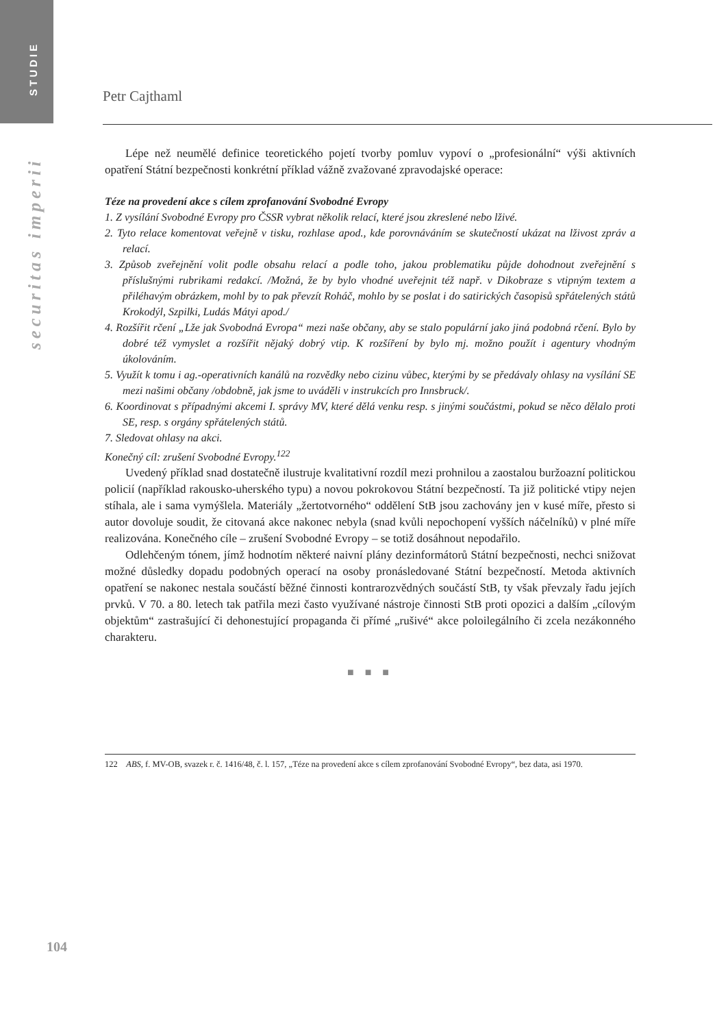STUDIE
securitas imperii
Petr Cajthaml
Lépe než neumělé definice teoretického pojetí tvorby pomluv vypoví o „profesionální“ výši aktivních opatření Státní bezpečnosti konkrétní příklad vážně zvažované zpravodajské operace:
Téze na provedení akce s cílem zprofanování Svobodné Evropy
1. Z vysílání Svobodné Evropy pro ČSSR vybrat několik relací, které jsou zkreslené nebo lživé.
2. Tyto relace komentovat veřejně v tisku, rozhlase apod., kde porovnáváním se skutečností ukázat na lživost zpráv a relací.
3. Způsob zveřejnění volit podle obsahu relací a podle toho, jakou problematiku půjde dohodnout zveřejnění s příslušnými rubrikami redakcí. /Možná, že by bylo vhodné uveřejnit též např. v Dikobraze s vtipným textem a přiléhavým obrázkem, mohl by to pak převzít Roháč, mohlo by se poslat i do satirických časopisů spřátelených států Krokodýl, Szpilki, Ludás Mátyi apod./
4. Rozšířit rčení „Lže jak Svobodná Evropa“ mezi naše občany, aby se stalo populární jako jiná podobná rčení. Bylo by dobré též vymyslet a rozšířit nějaký dobrý vtip. K rozšíření by bylo mj. možno použít i agentury vhodným úkolováním.
5. Využít k tomu i ag.-operativních kanálů na rozvědky nebo cizinu vůbec, kterými by se předávaly ohlasy na vysílání SE mezi našimi občany /obdobně, jak jsme to uváděli v instrukcích pro Innsbruck/.
6. Koordinovat s případnými akcemi I. správy MV, které dělá venku resp. s jinými součástmi, pokud se něco dělalo proti SE, resp. s orgány spřátelených států.
7. Sledovat ohlasy na akci.
Konečný cíl: zrušení Svobodné Evropy.<sup>122</sup>
Uvedený příklad snad dostatečně ilustruje kvalitativní rozdíl mezi prohnilou a zaostalou buržoazní politickou policií (například rakousko-uherského typu) a novou pokrokovou Státní bezpečností. Ta již politické vtipy nejen stíhala, ale i sama vymýšlela. Materiály „žertotvorného“ oddělení StB jsou zachovány jen v kusé míře, přesto si autor dovoluje soudit, že citovaná akce nakonec nebyla (snad kvůli nepochopení vyšších náčelníků) v plné míře realizována. Konečného cíle – zrušení Svobodné Evropy – se totiž dosáhnout nepodařilo.
Odlehčeným tónem, jímž hodnotím některé naivní plány dezinformátorů Státní bezpečnosti, nechci snižovat možné důsledky dopadu podobných operací na osoby pronásledované Státní bezpečností. Metoda aktivních opatření se nakonec nestala součástí běžné činnosti kontrarozvědných součástí StB, ty však převzaly řadu jejích prvků. V 70. a 80. letech tak patřila mezi často využívané nástroje činnosti StB proti opozici a dalším „cílovým objektům“ zastrašující či dehonestující propaganda či přímé „rušivé“ akce poloilegálního či zcela nezákonného charakteru.
■ ■ ■
122 ABS, f. MV-OB, svazek r. č. 1416/48, č. l. 157, „Téze na provedení akce s cílem zprofanování Svobodné Evropy“, bez data, asi 1970.
104